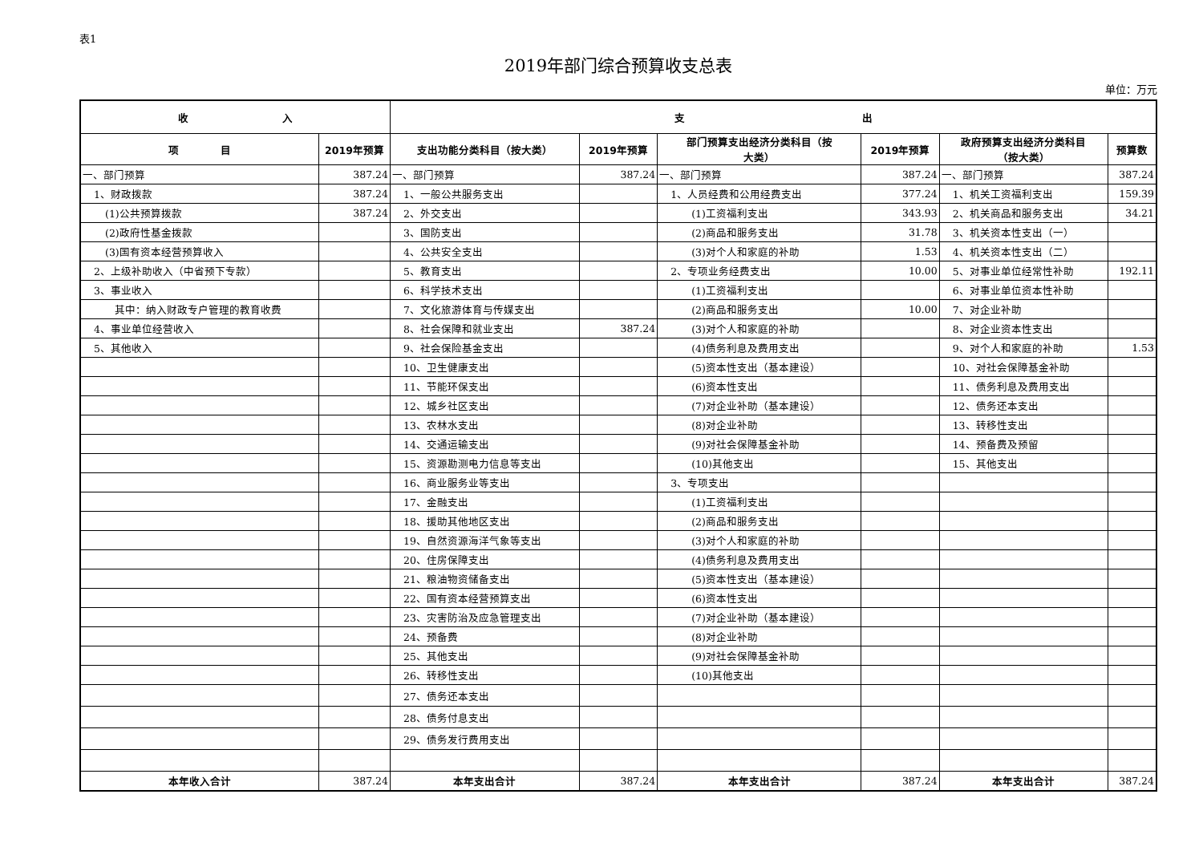表1
2019年部门综合预算收支总表
单位：万元
| 收 入 | | 支 出 | | | | | |
| --- | --- | --- | --- | --- | --- | --- | --- |
| 项 目 | 2019年预算 | 支出功能分类科目（按大类） | 2019年预算 | 部门预算支出经济分类科目（按 大类） | 2019年预算 | 政府预算支出经济分类科目 （按大类） | 预算数 |
| 一、部门预算 | 387.24 | 一、部门预算 | 387.24 | 一、部门预算 | 387.24 | 一、部门预算 | 387.24 |
| 1、财政拨款 | 387.24 | 1、一般公共服务支出 | | 1、人员经费和公用经费支出 | 377.24 | 1、机关工资福利支出 | 159.39 |
| (1)公共预算拨款 | 387.24 | 2、外交支出 | | (1)工资福利支出 | 343.93 | 2、机关商品和服务支出 | 34.21 |
| (2)政府性基金拨款 | | 3、国防支出 | | (2)商品和服务支出 | 31.78 | 3、机关资本性支出（一） | |
| (3)国有资本经营预算收入 | | 4、公共安全支出 | | (3)对个人和家庭的补助 | 1.53 | 4、机关资本性支出（二） | |
| 2、上级补助收入（中省预下专款） | | 5、教育支出 | | 2、专项业务经费支出 | 10.00 | 5、对事业单位经常性补助 | 192.11 |
| 3、事业收入 | | 6、科学技术支出 | | (1)工资福利支出 | | 6、对事业单位资本性补助 | |
| 其中：纳入财政专户管理的教育收费 | | 7、文化旅游体育与传媒支出 | | (2)商品和服务支出 | 10.00 | 7、对企业补助 | |
| 4、事业单位经营收入 | | 8、社会保障和就业支出 | 387.24 | (3)对个人和家庭的补助 | | 8、对企业资本性支出 | |
| 5、其他收入 | | 9、社会保险基金支出 | | (4)债务利息及费用支出 | | 9、对个人和家庭的补助 | 1.53 |
| | | 10、卫生健康支出 | | (5)资本性支出（基本建设） | | 10、对社会保障基金补助 | |
| | | 11、节能环保支出 | | (6)资本性支出 | | 11、债务利息及费用支出 | |
| | | 12、城乡社区支出 | | (7)对企业补助（基本建设） | | 12、债务还本支出 | |
| | | 13、农林水支出 | | (8)对企业补助 | | 13、转移性支出 | |
| | | 14、交通运输支出 | | (9)对社会保障基金补助 | | 14、预备费及预留 | |
| | | 15、资源勘测电力信息等支出 | | (10)其他支出 | | 15、其他支出 | |
| | | 16、商业服务业等支出 | | 3、专项支出 | | | |
| | | 17、金融支出 | | (1)工资福利支出 | | | |
| | | 18、援助其他地区支出 | | (2)商品和服务支出 | | | |
| | | 19、自然资源海洋气象等支出 | | (3)对个人和家庭的补助 | | | |
| | | 20、住房保障支出 | | (4)债务利息及费用支出 | | | |
| | | 21、粮油物资储备支出 | | (5)资本性支出（基本建设） | | | |
| | | 22、国有资本经营预算支出 | | (6)资本性支出 | | | |
| | | 23、灾害防治及应急管理支出 | | (7)对企业补助（基本建设） | | | |
| | | 24、预备费 | | (8)对企业补助 | | | |
| | | 25、其他支出 | | (9)对社会保障基金补助 | | | |
| | | 26、转移性支出 | | (10)其他支出 | | | |
| | | 27、债务还本支出 | | | | | |
| | | 28、债务付息支出 | | | | | |
| | | 29、债务发行费用支出 | | | | | |
| 本年收入合计 | 387.24 | 本年支出合计 | 387.24 | 本年支出合计 | 387.24 | 本年支出合计 | 387.24 |